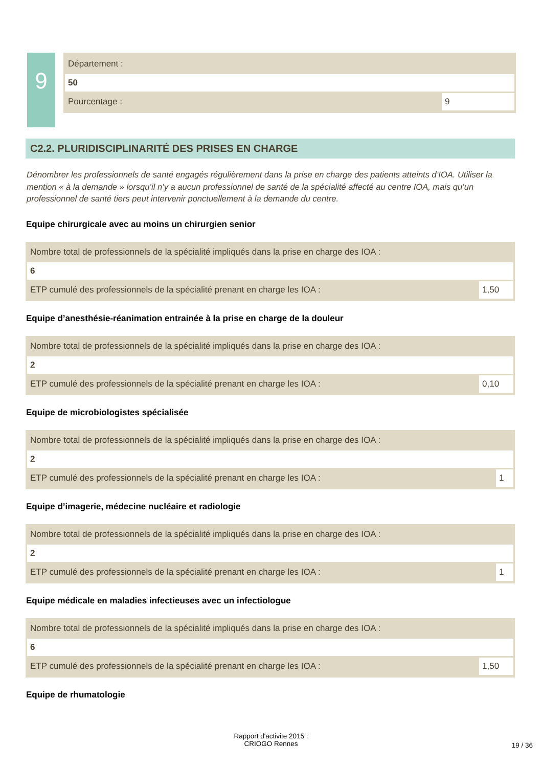9
Département :
50
Pourcentage :
9
C2.2. PLURIDISCIPLINARITÉ DES PRISES EN CHARGE
Dénombrer les professionnels de santé engagés régulièrement dans la prise en charge des patients atteints d’IOA. Utiliser la mention « à la demande » lorsqu’il n’y a aucun professionnel de santé de la spécialité affecté au centre IOA, mais qu’un professionnel de santé tiers peut intervenir ponctuellement à la demande du centre.
Equipe chirurgicale avec au moins un chirurgien senior
Nombre total de professionnels de la spécialité impliqués dans la prise en charge des IOA :
6
ETP cumulé des professionnels de la spécialité prenant en charge les IOA :
1,50
Equipe d’anesthésie-réanimation entrainée à la prise en charge de la douleur
Nombre total de professionnels de la spécialité impliqués dans la prise en charge des IOA :
2
ETP cumulé des professionnels de la spécialité prenant en charge les IOA :
0,10
Equipe de microbiologistes spécialisée
Nombre total de professionnels de la spécialité impliqués dans la prise en charge des IOA :
2
ETP cumulé des professionnels de la spécialité prenant en charge les IOA :
1
Equipe d’imagerie, médecine nucléaire et radiologie
Nombre total de professionnels de la spécialité impliqués dans la prise en charge des IOA :
2
ETP cumulé des professionnels de la spécialité prenant en charge les IOA :
1
Equipe médicale en maladies infectieuses avec un infectiologue
Nombre total de professionnels de la spécialité impliqués dans la prise en charge des IOA :
6
ETP cumulé des professionnels de la spécialité prenant en charge les IOA :
1,50
Equipe de rhumatologie
Rapport d'activite 2015 :
CRIOGO Rennes
19 / 36